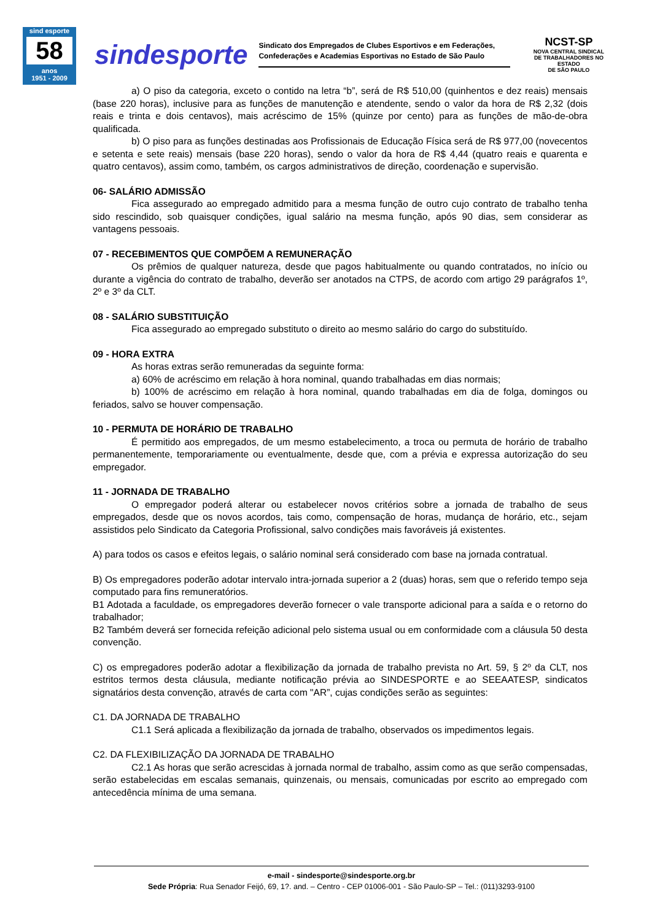sind esporte
58
anos
1951 - 2009
sindesporte
Sindicato dos Empregados de Clubes Esportivos e em Federações,
Confederações e Academias Esportivas no Estado de São Paulo
NCST-SP
NOVA CENTRAL SINDICAL
DE TRABALHADORES NO ESTADO
DE SÃO PAULO
a) O piso da categoria, exceto o contido na letra “b”, será de R$ 510,00 (quinhentos e dez reais) mensais (base 220 horas), inclusive para as funções de manutenção e atendente, sendo o valor da hora de R$ 2,32 (dois reais e trinta e dois centavos), mais acréscimo de 15% (quinze por cento) para as funções de mão-de-obra qualificada.
b) O piso para as funções destinadas aos Profissionais de Educação Física será de R$ 977,00 (novecentos e setenta e sete reais) mensais (base 220 horas), sendo o valor da hora de R$ 4,44 (quatro reais e quarenta e quatro centavos), assim como, também, os cargos administrativos de direção, coordenação e supervisão.
06- SALÁRIO ADMISSÃO
Fica assegurado ao empregado admitido para a mesma função de outro cujo contrato de trabalho tenha sido rescindido, sob quaisquer condições, igual salário na mesma função, após 90 dias, sem considerar as vantagens pessoais.
07 - RECEBIMENTOS QUE COMPÕEM A REMUNERAÇÃO
Os prêmios de qualquer natureza, desde que pagos habitualmente ou quando contratados, no início ou durante a vigência do contrato de trabalho, deverão ser anotados na CTPS, de acordo com artigo 29 parágrafos 1º, 2º e 3º da CLT.
08 - SALÁRIO SUBSTITUIÇÃO
Fica assegurado ao empregado substituto o direito ao mesmo salário do cargo do substituído.
09 - HORA EXTRA
As horas extras serão remuneradas da seguinte forma:
a) 60% de acréscimo em relação à hora nominal, quando trabalhadas em dias normais;
b) 100% de acréscimo em relação à hora nominal, quando trabalhadas em dia de folga, domingos ou feriados, salvo se houver compensação.
10 - PERMUTA DE HORÁRIO DE TRABALHO
É permitido aos empregados, de um mesmo estabelecimento, a troca ou permuta de horário de trabalho permanentemente, temporariamente ou eventualmente, desde que, com a prévia e expressa autorização do seu empregador.
11 - JORNADA DE TRABALHO
O empregador poderá alterar ou estabelecer novos critérios sobre a jornada de trabalho de seus empregados, desde que os novos acordos, tais como, compensação de horas, mudança de horário, etc., sejam assistidos pelo Sindicato da Categoria Profissional, salvo condições mais favoráveis já existentes.
A) para todos os casos e efeitos legais, o salário nominal será considerado com base na jornada contratual.
B) Os empregadores poderão adotar intervalo intra-jornada superior a 2 (duas) horas, sem que o referido tempo seja computado para fins remuneratórios.
B1 Adotada a faculdade, os empregadores deverão fornecer o vale transporte adicional para a saída e o retorno do trabalhador;
B2 Também deverá ser fornecida refeição adicional pelo sistema usual ou em conformidade com a cláusula 50 desta convenção.
C) os empregadores poderão adotar a flexibilização da jornada de trabalho prevista no Art. 59, § 2º da CLT, nos estritos termos desta cláusula, mediante notificação prévia ao SINDESPORTE e ao SEEAATESP, sindicatos signatários desta convenção, através de carta com "AR”, cujas condições serão as seguintes:
C1. DA JORNADA DE TRABALHO
C1.1 Será aplicada a flexibilização da jornada de trabalho, observados os impedimentos legais.
C2. DA FLEXIBILIZAÇÃO DA JORNADA DE TRABALHO
C2.1 As horas que serão acrescidas à jornada normal de trabalho, assim como as que serão compensadas, serão estabelecidas em escalas semanais, quinzenais, ou mensais, comunicadas por escrito ao empregado com antecedência mínima de uma semana.
e-mail - sindesporte@sindesporte.org.br
Sede Própria: Rua Senador Feijó, 69, 1?. and. – Centro - CEP 01006-001 - São Paulo-SP – Tel.: (011)3293-9100